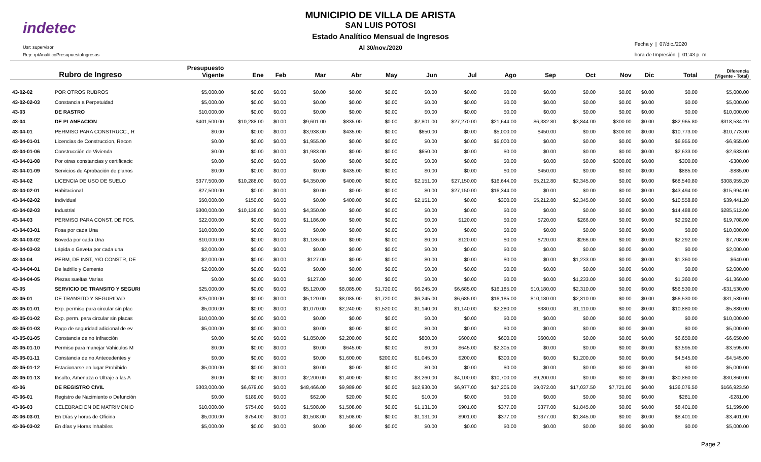indetec
Usr: supervisor
Rep: rptAnaliticoPresupuestoIngresos
MUNICIPIO DE VILLA DE ARISTA
SAN LUIS POTOSI
Estado Analítico Mensual de Ingresos
Al 30/nov./2020
Fecha y | 07/dic./2020
hora de Impresión | 01:43 p. m.
| Rubro de Ingreso | | Presupuesto Vigente | Ene | Feb | Mar | Abr | May | Jun | Jul | Ago | Sep | Oct | Nov | Dic | Total | Diferencia (Vigente - Total) |
| --- | --- | --- | --- | --- | --- | --- | --- | --- | --- | --- | --- | --- | --- | --- | --- | --- |
| 43-02-02 | POR OTROS RUBROS | $5,000.00 | $0.00 | $0.00 | $0.00 | $0.00 | $0.00 | $0.00 | $0.00 | $0.00 | $0.00 | $0.00 | $0.00 | $0.00 | $0.00 | $5,000.00 |
| 43-02-02-03 | Constancia a Perpetuidad | $5,000.00 | $0.00 | $0.00 | $0.00 | $0.00 | $0.00 | $0.00 | $0.00 | $0.00 | $0.00 | $0.00 | $0.00 | $0.00 | $0.00 | $5,000.00 |
| 43-03 | DE RASTRO | $10,000.00 | $0.00 | $0.00 | $0.00 | $0.00 | $0.00 | $0.00 | $0.00 | $0.00 | $0.00 | $0.00 | $0.00 | $0.00 | $0.00 | $10,000.00 |
| 43-04 | DE PLANEACION | $401,500.00 | $10,288.00 | $0.00 | $9,601.00 | $835.00 | $0.00 | $2,801.00 | $27,270.00 | $21,644.00 | $6,382.80 | $3,844.00 | $300.00 | $0.00 | $82,965.80 | $318,534.20 |
| 43-04-01 | PERMISO PARA CONSTRUCC., R | $0.00 | $0.00 | $0.00 | $3,938.00 | $435.00 | $0.00 | $650.00 | $0.00 | $5,000.00 | $450.00 | $0.00 | $300.00 | $0.00 | $10,773.00 | -$10,773.00 |
| 43-04-01-01 | Licencias de Construccion, Recon | $0.00 | $0.00 | $0.00 | $1,955.00 | $0.00 | $0.00 | $0.00 | $0.00 | $5,000.00 | $0.00 | $0.00 | $0.00 | $0.00 | $6,955.00 | -$6,955.00 |
| 43-04-01-06 | Construcción de Vivienda | $0.00 | $0.00 | $0.00 | $1,983.00 | $0.00 | $0.00 | $650.00 | $0.00 | $0.00 | $0.00 | $0.00 | $0.00 | $0.00 | $2,633.00 | -$2,633.00 |
| 43-04-01-08 | Por otras constancias y certificacic | $0.00 | $0.00 | $0.00 | $0.00 | $0.00 | $0.00 | $0.00 | $0.00 | $0.00 | $0.00 | $0.00 | $300.00 | $0.00 | $300.00 | -$300.00 |
| 43-04-01-09 | Servicios de Aprobación de planos | $0.00 | $0.00 | $0.00 | $0.00 | $435.00 | $0.00 | $0.00 | $0.00 | $0.00 | $450.00 | $0.00 | $0.00 | $0.00 | $885.00 | -$885.00 |
| 43-04-02 | LICENCIA DE USO DE SUELO | $377,500.00 | $10,288.00 | $0.00 | $4,350.00 | $400.00 | $0.00 | $2,151.00 | $27,150.00 | $16,644.00 | $5,212.80 | $2,345.00 | $0.00 | $0.00 | $68,540.80 | $308,959.20 |
| 43-04-02-01 | Habitacional | $27,500.00 | $0.00 | $0.00 | $0.00 | $0.00 | $0.00 | $0.00 | $27,150.00 | $16,344.00 | $0.00 | $0.00 | $0.00 | $0.00 | $43,494.00 | -$15,994.00 |
| 43-04-02-02 | Individual | $50,000.00 | $150.00 | $0.00 | $0.00 | $400.00 | $0.00 | $2,151.00 | $0.00 | $300.00 | $5,212.80 | $2,345.00 | $0.00 | $0.00 | $10,558.80 | $39,441.20 |
| 43-04-02-03 | Industrial | $300,000.00 | $10,138.00 | $0.00 | $4,350.00 | $0.00 | $0.00 | $0.00 | $0.00 | $0.00 | $0.00 | $0.00 | $0.00 | $0.00 | $14,488.00 | $285,512.00 |
| 43-04-03 | PERMISO PARA CONST, DE FOS. | $22,000.00 | $0.00 | $0.00 | $1,186.00 | $0.00 | $0.00 | $0.00 | $120.00 | $0.00 | $720.00 | $266.00 | $0.00 | $0.00 | $2,292.00 | $19,708.00 |
| 43-04-03-01 | Fosa por cada Una | $10,000.00 | $0.00 | $0.00 | $0.00 | $0.00 | $0.00 | $0.00 | $0.00 | $0.00 | $0.00 | $0.00 | $0.00 | $0.00 | $0.00 | $10,000.00 |
| 43-04-03-02 | Boveda por cada Una | $10,000.00 | $0.00 | $0.00 | $1,186.00 | $0.00 | $0.00 | $0.00 | $120.00 | $0.00 | $720.00 | $266.00 | $0.00 | $0.00 | $2,292.00 | $7,708.00 |
| 43-04-03-03 | Lápida o Gaveta por cada una | $2,000.00 | $0.00 | $0.00 | $0.00 | $0.00 | $0.00 | $0.00 | $0.00 | $0.00 | $0.00 | $0.00 | $0.00 | $0.00 | $0.00 | $2,000.00 |
| 43-04-04 | PERM, DE INST, Y/O CONSTR, DE | $2,000.00 | $0.00 | $0.00 | $127.00 | $0.00 | $0.00 | $0.00 | $0.00 | $0.00 | $0.00 | $1,233.00 | $0.00 | $0.00 | $1,360.00 | $640.00 |
| 43-04-04-01 | De ladrillo y Cemento | $2,000.00 | $0.00 | $0.00 | $0.00 | $0.00 | $0.00 | $0.00 | $0.00 | $0.00 | $0.00 | $0.00 | $0.00 | $0.00 | $0.00 | $2,000.00 |
| 43-04-04-05 | Piezas sueltas Varias | $0.00 | $0.00 | $0.00 | $127.00 | $0.00 | $0.00 | $0.00 | $0.00 | $0.00 | $0.00 | $1,233.00 | $0.00 | $0.00 | $1,360.00 | -$1,360.00 |
| 43-05 | SERVICIO DE TRANSITO Y SEGURI | $25,000.00 | $0.00 | $0.00 | $5,120.00 | $8,085.00 | $1,720.00 | $6,245.00 | $6,685.00 | $16,185.00 | $10,180.00 | $2,310.00 | $0.00 | $0.00 | $56,530.00 | -$31,530.00 |
| 43-05-01 | DE TRANSITO Y SEGURIDAD | $25,000.00 | $0.00 | $0.00 | $5,120.00 | $8,085.00 | $1,720.00 | $6,245.00 | $6,685.00 | $16,185.00 | $10,180.00 | $2,310.00 | $0.00 | $0.00 | $56,530.00 | -$31,530.00 |
| 43-05-01-01 | Exp. permiso para circular sin plac | $5,000.00 | $0.00 | $0.00 | $1,070.00 | $2,240.00 | $1,520.00 | $1,140.00 | $1,140.00 | $2,280.00 | $380.00 | $1,110.00 | $0.00 | $0.00 | $10,880.00 | -$5,880.00 |
| 43-05-01-02 | Exp. perm. para circular sin placas | $10,000.00 | $0.00 | $0.00 | $0.00 | $0.00 | $0.00 | $0.00 | $0.00 | $0.00 | $0.00 | $0.00 | $0.00 | $0.00 | $0.00 | $10,000.00 |
| 43-05-01-03 | Pago de seguridad adicional de ev | $5,000.00 | $0.00 | $0.00 | $0.00 | $0.00 | $0.00 | $0.00 | $0.00 | $0.00 | $0.00 | $0.00 | $0.00 | $0.00 | $0.00 | $5,000.00 |
| 43-05-01-05 | Constancia de no Infracción | $0.00 | $0.00 | $0.00 | $1,850.00 | $2,200.00 | $0.00 | $800.00 | $600.00 | $600.00 | $600.00 | $0.00 | $0.00 | $0.00 | $6,650.00 | -$6,650.00 |
| 43-05-01-10 | Permiso para manejar Vahiculos M | $0.00 | $0.00 | $0.00 | $0.00 | $645.00 | $0.00 | $0.00 | $645.00 | $2,305.00 | $0.00 | $0.00 | $0.00 | $0.00 | $3,595.00 | -$3,595.00 |
| 43-05-01-11 | Constancia de no Antecedentes y | $0.00 | $0.00 | $0.00 | $0.00 | $1,600.00 | $200.00 | $1,045.00 | $200.00 | $300.00 | $0.00 | $1,200.00 | $0.00 | $0.00 | $4,545.00 | -$4,545.00 |
| 43-05-01-12 | Estacionarse en lugar Prohibido | $5,000.00 | $0.00 | $0.00 | $0.00 | $0.00 | $0.00 | $0.00 | $0.00 | $0.00 | $0.00 | $0.00 | $0.00 | $0.00 | $0.00 | $5,000.00 |
| 43-05-01-13 | Insulto, Amenaza o Ultraje a las A | $0.00 | $0.00 | $0.00 | $2,200.00 | $1,400.00 | $0.00 | $3,260.00 | $4,100.00 | $10,700.00 | $9,200.00 | $0.00 | $0.00 | $0.00 | $30,860.00 | -$30,860.00 |
| 43-06 | DE REGISTRO CIVIL | $303,000.00 | $6,679.00 | $0.00 | $48,466.00 | $9,989.00 | $0.00 | $12,930.00 | $6,977.00 | $17,205.00 | $9,072.00 | $17,037.50 | $7,721.00 | $0.00 | $136,076.50 | $166,923.50 |
| 43-06-01 | Registro de Nacimiento o Defunción | $0.00 | $189.00 | $0.00 | $62.00 | $20.00 | $0.00 | $10.00 | $0.00 | $0.00 | $0.00 | $0.00 | $0.00 | $0.00 | $281.00 | -$281.00 |
| 43-06-03 | CELEBRACION DE MATRIMONIO | $10,000.00 | $754.00 | $0.00 | $1,508.00 | $1,508.00 | $0.00 | $1,131.00 | $901.00 | $377.00 | $377.00 | $1,845.00 | $0.00 | $0.00 | $8,401.00 | $1,599.00 |
| 43-06-03-01 | En Días y horas de Oficina | $5,000.00 | $754.00 | $0.00 | $1,508.00 | $1,508.00 | $0.00 | $1,131.00 | $901.00 | $377.00 | $377.00 | $1,845.00 | $0.00 | $0.00 | $8,401.00 | -$3,401.00 |
| 43-06-03-02 | En días y Horas Inhabiles | $5,000.00 | $0.00 | $0.00 | $0.00 | $0.00 | $0.00 | $0.00 | $0.00 | $0.00 | $0.00 | $0.00 | $0.00 | $0.00 | $0.00 | $5,000.00 |
Page 2